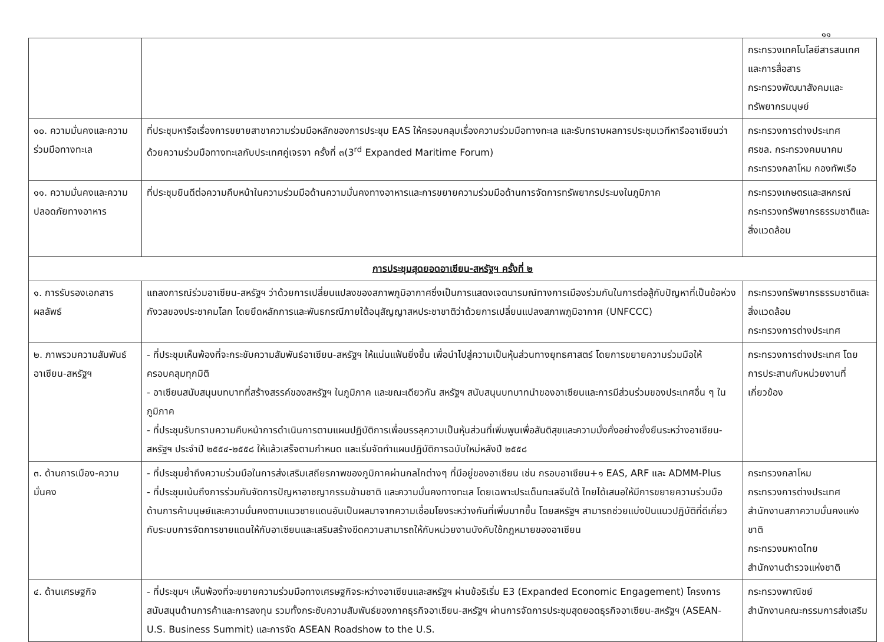๑๑
| | | กระทรวงเทคโนโลยีสารสนเทศและการสื่อสาร กระทรวงพัฒนาสังคมและทรัพยากรมนุษย์ |
| ๑๐. ความมั่นคงและความร่วมมือทางทะเล | ที่ประชุมหารือเรื่องการขยายสาขาความร่วมมือหลักของการประชุม EAS ให้ครอบคลุมเรื่องความร่วมมือทางทะเล และรับทราบผลการประชุมเวทีหารืออาเซียนว่าด้วยความร่วมมือทางทะเลกับประเทศคู่เจรจา ครั้งที่ ๓(3<sup>rd</sup> Expanded Maritime Forum) | กระทรวงการต่างประเทศ ศรชล. กระทรวงคมนาคม กระทรวงกลาโหม กองทัพเรือ |
| ๑๑. ความมั่นคงและความปลอดภัยทางอาหาร | ที่ประชุมยินดีต่อความคืบหน้าในความร่วมมือด้านความมั่นคงทางอาหารและการขยายความร่วมมือด้านการจัดการทรัพยากรประมงในภูมิภาค | กระทรวงเกษตรและสหกรณ์ กระทรวงทรัพยากรธรรมชาติและสิ่งแวดล้อม |
| การประชุมสุดยอดอาเซียน-สหรัฐฯ ครั้งที่ ๒ | | |
| ๑. การรับรองเอกสารผลลัพธ์ | แถลงการณ์ร่วมอาเซียน-สหรัฐฯ ว่าด้วยการเปลี่ยนแปลงของสภาพภูมิอากาศซึ่งเป็นการแสดงเจตนารมณ์ทางการเมืองร่วมกันในการต่อสู้กับปัญหาที่เป็นข้อห่วงกังวลของประชาคมโลก โดยยึดหลักการและพันธกรณีภายใต้อนุสัญญาสหประชาชาติว่าด้วยการเปลี่ยนแปลงสภาพภูมิอากาศ (UNFCCC) | กระทรวงทรัพยากรธรรมชาติและสิ่งแวดล้อม กระทรวงการต่างประเทศ |
| ๒. ภาพรวมความสัมพันธ์อาเซียน-สหรัฐฯ | - ที่ประชุมเห็นพ้องที่จะกระชับความสัมพันธ์อาเซียน-สหรัฐฯ ให้แน่นแฟ้นยิ่งขึ้น เพื่อนำไปสู่ความเป็นหุ้นส่วนทางยุทธศาสตร์ โดยการขยายความร่วมมือให้ครอบคลุมทุกมิติ - อาเซียนสนับสนุนบทบาทที่สร้างสรรค์ของสหรัฐฯ ในภูมิภาค และขณะเดียวกัน สหรัฐฯ สนับสนุนบทบาทนำของอาเซียนและการมีส่วนร่วมของประเทศอื่น ๆ ในภูมิภาค - ที่ประชุมรับทราบความคืบหน้าการดำเนินการตามแผนปฏิบัติการเพื่อบรรลุความเป็นหุ้นส่วนที่เพิ่มพูนเพื่อสันติสุขและความมั่งคั่งอย่างยั่งยืนระหว่างอาเซียน-สหรัฐฯ ประจำปี ๒๕๕๔-๒๕๕๘ ให้แล้วเสร็จตามกำหนด และเริ่มจัดทำแผนปฏิบัติการฉบับใหม่หลังปี ๒๕๕๘ | กระทรวงการต่างประเทศ โดยการประสานกับหน่วยงานที่เกี่ยวข้อง |
| ๓. ด้านการเมือง-ความมั่นคง | - ที่ประชุมย้ำถึงความร่วมมือในการส่งเสริมเสถียรภาพของภูมิภาคผ่านกลไกต่างๆ ที่มีอยู่ของอาเซียน เช่น กรอบอาเซียน+๑ EAS, ARF และ ADMM-Plus - ที่ประชุมเน้นถึงการร่วมกันจัดการปัญหาอาชญากรรมข้ามชาติ และความมั่นคงทางทะเล โดยเฉพาะประเด็นทะเลจีนใต้ ไทยได้เสนอให้มีการขยายความร่วมมือด้านการค้ามนุษย์และความมั่นคงตามแนวชายแดนอันเป็นผลมาจากความเชื่อมโยงระหว่างกันที่เพิ่มมากขึ้น โดยสหรัฐฯ สามารถช่วยแบ่งปันแนวปฏิบัติที่ดีเกี่ยวกับระบบการจัดการชายแดนให้กับอาเซียนและเสริมสร้างขีดความสามารถให้กับหน่วยงานบังคับใช้กฎหมายของอาเซียน | กระทรวงกลาโหม กระทรวงการต่างประเทศ สำนักงานสภาความมั่นคงแห่งชาติ กระทรวงมหาดไทย สำนักงานตำรวจแห่งชาติ |
| ๔. ด้านเศรษฐกิจ | - ที่ประชุมฯ เห็นพ้องที่จะขยายความร่วมมือทางเศรษฐกิจระหว่างอาเซียนและสหรัฐฯ ผ่านข้อริเริ่ม E3 (Expanded Economic Engagement) โครงการสนับสนุนด้านการค้าและการลงทุน รวมทั้งกระชับความสัมพันธ์ของภาคธุรกิจอาเซียน-สหรัฐฯ ผ่านการจัดการประชุมสุดยอดธุรกิจอาเซียน-สหรัฐฯ (ASEAN-U.S. Business Summit) และการจัด ASEAN Roadshow to the U.S. | กระทรวงพาณิชย์ สำนักงานคณะกรรมการส่งเสริม |